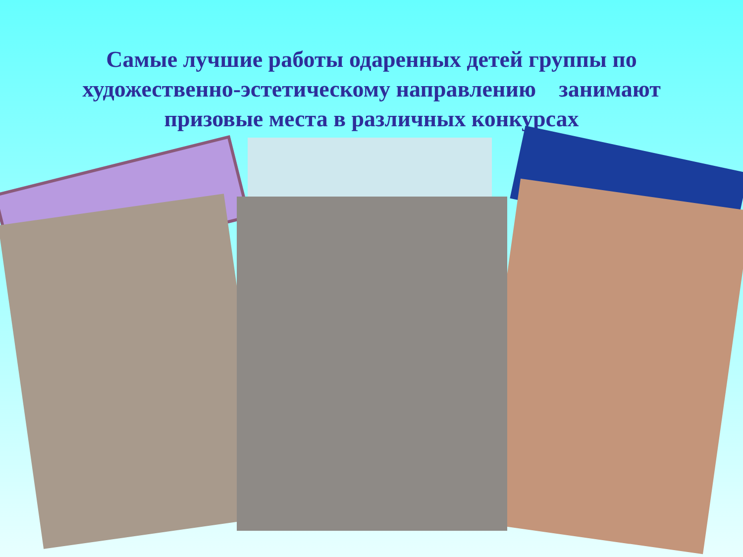Самые лучшие работы одаренных детей группы по художественно-эстетическому направлению занимают призовые места в различных конкурсах